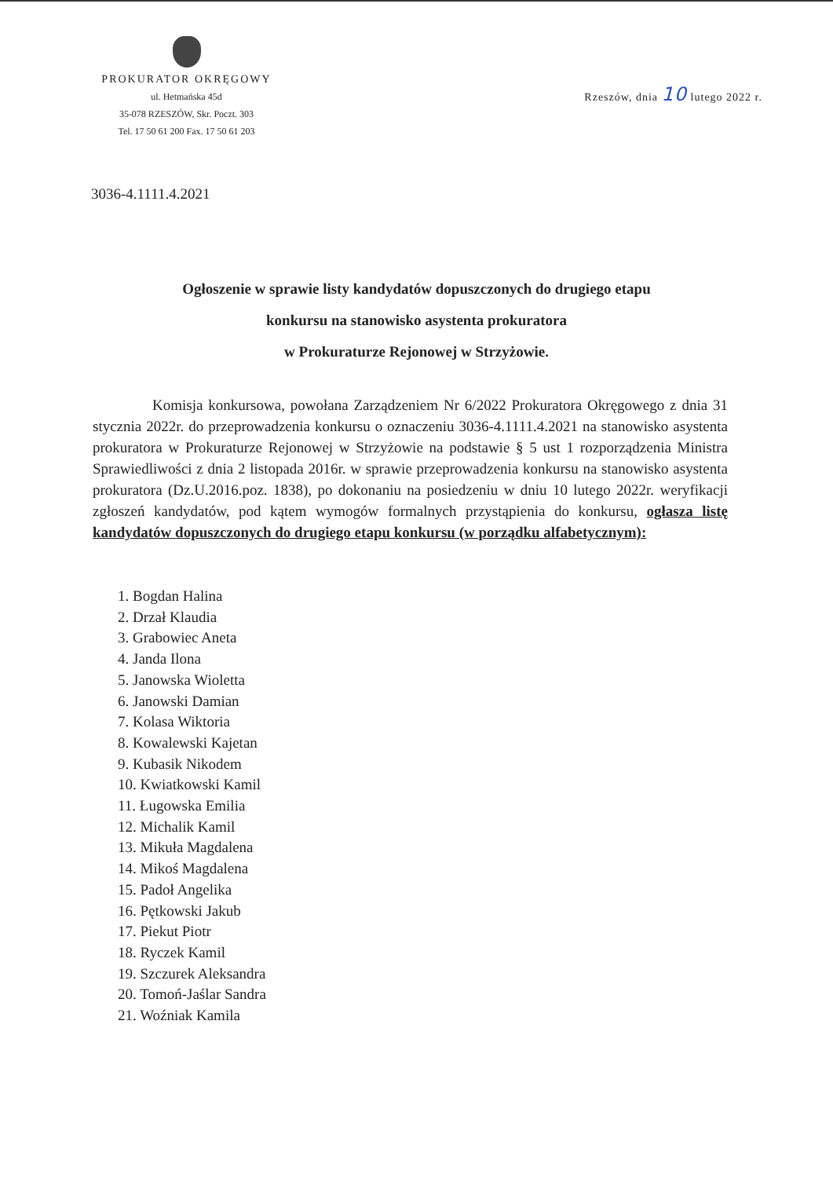PROKURATOR OKRĘGOWY
ul. Hetmańska 45d
35-078 RZESZÓW, Skr. Poczt. 303
Tel. 17 50 61 200 Fax. 17 50 61 203
Rzeszów, dnia 10 lutego 2022 r.
3036-4.1111.4.2021
Ogłoszenie w sprawie listy kandydatów dopuszczonych do drugiego etapu
konkursu na stanowisko asystenta prokuratora
w Prokuraturze Rejonowej w Strzyżowie.
Komisja konkursowa, powołana Zarządzeniem Nr 6/2022 Prokuratora Okręgowego z dnia 31 stycznia 2022r. do przeprowadzenia konkursu o oznaczeniu 3036-4.1111.4.2021 na stanowisko asystenta prokuratora w Prokuraturze Rejonowej w Strzyżowie na podstawie § 5 ust 1 rozporządzenia Ministra Sprawiedliwości z dnia 2 listopada 2016r. w sprawie przeprowadzenia konkursu na stanowisko asystenta prokuratora (Dz.U.2016.poz. 1838), po dokonaniu na posiedzeniu w dniu 10 lutego 2022r. weryfikacji zgłoszeń kandydatów, pod kątem wymogów formalnych przystąpienia do konkursu, ogłasza listę kandydatów dopuszczonych do drugiego etapu konkursu (w porządku alfabetycznym):
1. Bogdan Halina
2. Drzał Klaudia
3. Grabowiec Aneta
4. Janda Ilona
5. Janowska Wioletta
6. Janowski Damian
7. Kolasa Wiktoria
8. Kowalewski Kajetan
9. Kubasik Nikodem
10. Kwiatkowski Kamil
11. Ługowska Emilia
12. Michalik Kamil
13. Mikuła Magdalena
14. Mikoś Magdalena
15. Padoł Angelika
16. Pętkowski Jakub
17. Piekut Piotr
18. Ryczek Kamil
19. Szczurek Aleksandra
20. Tomoń-Jaślar Sandra
21. Woźniak Kamila